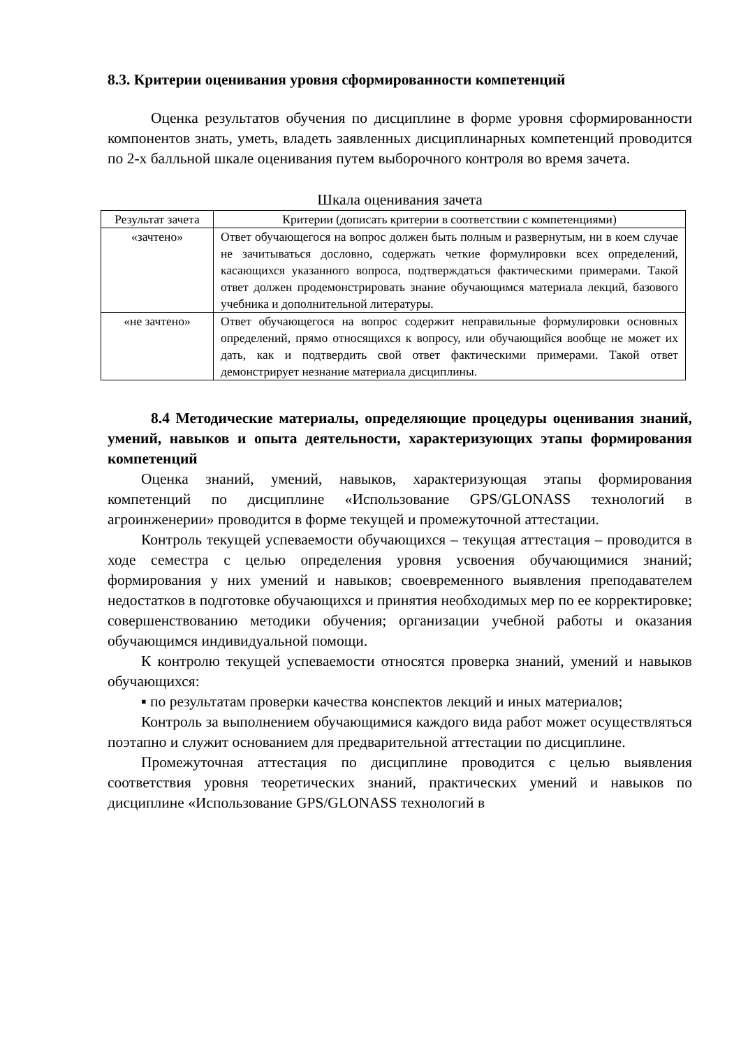8.3. Критерии оценивания уровня сформированности компетенций
Оценка результатов обучения по дисциплине в форме уровня сформированности компонентов знать, уметь, владеть заявленных дисциплинарных компетенций проводится по 2-х балльной шкале оценивания путем выборочного контроля во время зачета.
Шкала оценивания зачета
| Результат зачета | Критерии (дописать критерии в соответствии с компетенциями) |
| --- | --- |
| «зачтено» | Ответ обучающегося на вопрос должен быть полным и развернутым, ни в коем случае не зачитываться дословно, содержать четкие формулировки всех определений, касающихся указанного вопроса, подтверждаться фактическими примерами. Такой ответ должен продемонстрировать знание обучающимся материала лекций, базового учебника и дополнительной литературы. |
| «не зачтено» | Ответ обучающегося на вопрос содержит неправильные формулировки основных определений, прямо относящихся к вопросу, или обучающийся вообще не может их дать, как и подтвердить свой ответ фактическими примерами. Такой ответ демонстрирует незнание материала дисциплины. |
8.4 Методические материалы, определяющие процедуры оценивания знаний, умений, навыков и опыта деятельности, характеризующих этапы формирования компетенций
Оценка знаний, умений, навыков, характеризующая этапы формирования компетенций по дисциплине «Использование GPS/GLONASS технологий в агроинженерии» проводится в форме текущей и промежуточной аттестации.
Контроль текущей успеваемости обучающихся – текущая аттестация – проводится в ходе семестра с целью определения уровня усвоения обучающимися знаний; формирования у них умений и навыков; своевременного выявления преподавателем недостатков в подготовке обучающихся и принятия необходимых мер по ее корректировке; совершенствованию методики обучения; организации учебной работы и оказания обучающимся индивидуальной помощи.
К контролю текущей успеваемости относятся проверка знаний, умений и навыков обучающихся:
▪ по результатам проверки качества конспектов лекций и иных материалов;
Контроль за выполнением обучающимися каждого вида работ может осуществляться поэтапно и служит основанием для предварительной аттестации по дисциплине.
Промежуточная аттестация по дисциплине проводится с целью выявления соответствия уровня теоретических знаний, практических умений и навыков по дисциплине «Использование GPS/GLONASS технологий в